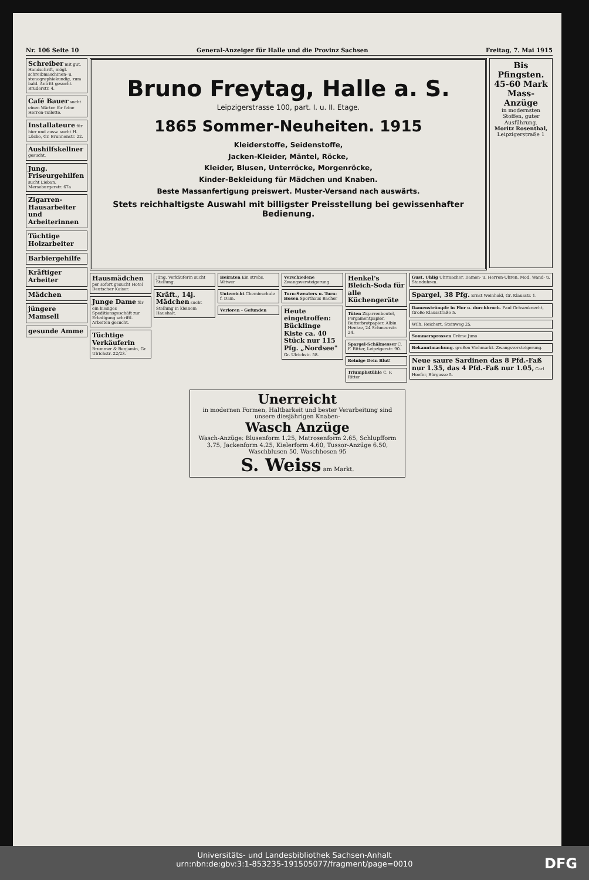Nr. 106 Seite 10 General-Anzeiger für Halle und die Provinz Sachsen Freitag, 7. Mai 1915
Schreiber mit gut. Handschrift, mögl. schreibmaschinen- u. stenographiekundig, zum bald. Antritt gesucht. Bruderstr. 4.
Café Bauer sucht einen Wärter für feine Herren-Toilette.
Installateure für hier und ausw. sucht H. Lücke, Gr. Brunnenstr. 22.
Aushilfskellner gesucht.
Jung. Friseurgehilfen sucht Lieban, Merseburgerstr. 67a
Zigarren-Hausarbeiter und Arbeiterinnen
Tüchtige Holzarbeiter
Barbiergehilfe
Kräftiger Arbeiter
Mädchen
jüngere Mamsell
gesunde Amme
Bruno Freytag, Halle a. S.
Leipzigerstrasse 100, part. I. u. II. Etage.
1865 Sommer-Neuheiten. 1915
Kleiderstoffe, Seidenstoffe,
Jacken-Kleider, Mäntel, Röcke,
Kleider, Blusen, Unterröcke, Morgenröcke,
Kinder-Bekleidung für Mädchen und Knaben.
Beste Massanfertigung preiswert. Muster-Versand nach auswärts.
Stets reichhaltigste Auswahl mit billigster Preisstellung bei gewissenhafter Bedienung.
Bis Pfingsten. 45-60 Mark Mass-Anzüge
in modernsten Stoffen, guter Ausführung.
Moritz Rosenthal, Leipzigerstraße 1
Hausmädchen per sofort gesucht Hotel Deutscher Kaiser.
Junge Dame für ein hiesiges Speditionsgeschäft zur Erledigung schriftl. Arbeiten gesucht.
Tüchtige Verkäuferin Brummer & Benjamin, Gr. Ulrichstr. 22/23.
Jüng. Verkäuferin sucht Stellung.
Kräft., 14j. Mädchen sucht Stellung in kleinem Haushalt.
Heiraten Ein strebs. Witwer
Unterricht Chemieschule f. Dam.
Verloren - Gefunden
Verschiedene Zwangsversteigerung.
Turn-Sweaters u. Turn-Hosen Sporthaus Bacher
Heute eingetroffen: Bücklinge Kiste ca. 40 Stück nur 115 Pfg. „Nordsee" Gr. Ulrichstr. 58.
Henkel's Bleich-Soda für alle Küchengeräte
Tüten Zigarrenbeutel, Pergamentpapier, Butterbrotpapier. Albin Hentze, 24 Schmeerstr. 24.
Spargel-Schälmesser C. F. Ritter, Leipzigerstr. 90.
Reinige Dein Blut!
Triumphstühle C. F. Ritter
Gust. Uhlig Uhrmacher. Damen- u. Herren-Uhren. Mod. Wand- u. Standuhren.
Spargel, 38 Pfg. Ernst Weinhold, Gr. Klausstr. 1.
Damenstrümpfe in Flor u. durchbroch. Paul Ochsenknecht, Große Klausstraße 5.
Wilh. Reichert, Steinweg 25.
Sommersprossen Crême Juno
Bekanntmachung. großen Viehmarkt. Zwangsversteigerung.
Neue saure Sardinen das 8 Pfd.-Faß nur 1.35, das 4 Pfd.-Faß nur 1.05, Carl Hoefer, Bürgasse 5.
Unerreicht
in modernen Formen, Haltbarkeit und bester Verarbeitung sind unsere diesjährigen Knaben-
Wasch Anzüge
Wasch-Anzüge: Blusenform 1.25, Matrosenform 2.65, Schlupfform 3.75, Jackenform 4.25, Kielerform 4.60, Tussor-Anzüge 6.50, Waschblusen 50, Waschhosen 95
S. Weiss am Markt.
Universitäts- und Landesbibliothek Sachsen-Anhalt
urn:nbn:de:gbv:3:1-853235-191505077/fragment/page=0010
DFG